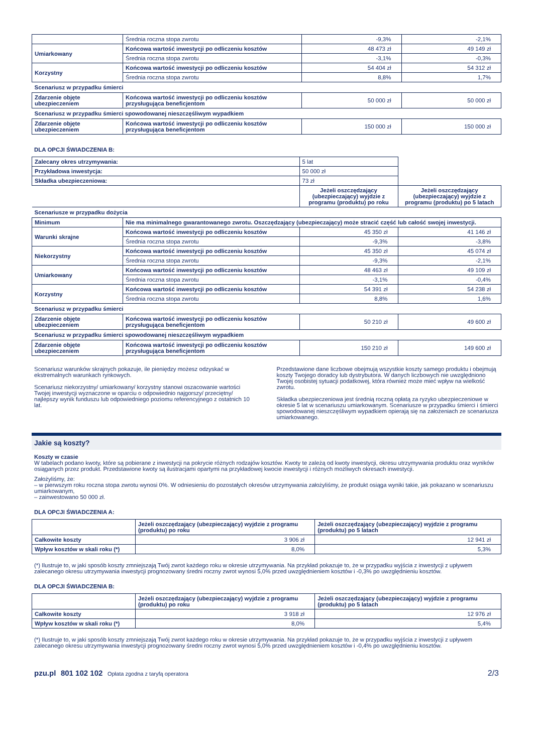| | Średnia roczna stopa zwrotu | -9,3% | -2,1% |
| Umiarkowany | Końcowa wartość inwestycji po odliczeniu kosztów | 48 473 zł | 49 149 zł |
| | Średnia roczna stopa zwrotu | -3,1% | -0,3% |
| Korzystny | Końcowa wartość inwestycji po odliczeniu kosztów | 54 404 zł | 54 312 zł |
| | Średnia roczna stopa zwrotu | 8,8% | 1,7% |
| Scenariusz w przypadku śmierci | | | |
| Zdarzenie objęte ubezpieczeniem | Końcowa wartość inwestycji po odliczeniu kosztów przysługująca beneficjentom | 50 000 zł | 50 000 zł |
| Scenariusz w przypadku śmierci spowodowanej nieszczęśliwym wypadkiem | | | |
| Zdarzenie objęte ubezpieczeniem | Końcowa wartość inwestycji po odliczeniu kosztów przysługująca beneficjentom | 150 000 zł | 150 000 zł |
DLA OPCJI ŚWIADCZENIA B:
| Zalecany okres utrzymywania: | | 5 lat | |
| Przykładowa inwestycja: | | 50 000 zł | |
| Składka ubezpieczeniowa: | | 73 zł | |
| | | Jeżeli oszczędzający (ubezpieczający) wyjdzie z programu (produktu) po roku | Jeżeli oszczędzający (ubezpieczający) wyjdzie z programu (produktu) po 5 latach |
| Scenariusze w przypadku dożycia | | | |
| Minimum | Nie ma minimalnego gwarantowanego zwrotu. Oszczędzający (ubezpieczający) może stracić część lub całość swojej inwestycji. | | |
| Warunki skrajne | Końcowa wartość inwestycji po odliczeniu kosztów | 45 350 zł | 41 146 zł |
| | Średnia roczna stopa zwrotu | -9,3% | -3,8% |
| Niekorzystny | Końcowa wartość inwestycji po odliczeniu kosztów | 45 350 zł | 45 074 zł |
| | Średnia roczna stopa zwrotu | -9,3% | -2,1% |
| Umiarkowany | Końcowa wartość inwestycji po odliczeniu kosztów | 48 463 zł | 49 109 zł |
| | Średnia roczna stopa zwrotu | -3,1% | -0,4% |
| Korzystny | Końcowa wartość inwestycji po odliczeniu kosztów | 54 391 zł | 54 238 zł |
| | Średnia roczna stopa zwrotu | 8,8% | 1,6% |
| Scenariusz w przypadku śmierci | | | |
| Zdarzenie objęte ubezpieczeniem | Końcowa wartość inwestycji po odliczeniu kosztów przysługująca beneficjentom | 50 210 zł | 49 600 zł |
| Scenariusz w przypadku śmierci spowodowanej nieszczęśliwym wypadkiem | | | |
| Zdarzenie objęte ubezpieczeniem | Końcowa wartość inwestycji po odliczeniu kosztów przysługująca beneficjentom | 150 210 zł | 149 600 zł |
Scenariusz warunków skrajnych pokazuje, ile pieniędzy możesz odzyskać w ekstremalnych warunkach rynkowych.
Scenariusz niekorzystny/ umiarkowany/ korzystny stanowi oszacowanie wartości Twojej inwestycji wyznaczone w oparciu o odpowiednio najgorszy/ przeciętny/ najlepszy wynik funduszu lub odpowiedniego poziomu referencyjnego z ostatnich 10 lat.
Przedstawione dane liczbowe obejmują wszystkie koszty samego produktu i obejmują koszty Twojego doradcy lub dystrybutora. W danych liczbowych nie uwzględniono Twojej osobistej sytuacji podatkowej, która również może mieć wpływ na wielkość zwrotu.
Składka ubezpieczeniowa jest średnią roczną opłatą za ryzyko ubezpieczeniowe w okresie 5 lat w scenariuszu umiarkowanym. Scenariusze w przypadku śmierci i śmierci spowodowanej nieszczęśliwym wypadkiem opierają się na założeniach ze scenariusza umiarkowanego.
Jakie są koszty?
Koszty w czasie
W tabelach podano kwoty, które są pobierane z inwestycji na pokrycie różnych rodzajów kosztów. Kwoty te zależą od kwoty inwestycji, okresu utrzymywania produktu oraz wyników osiąganych przez produkt. Przedstawione kwoty są ilustracjami opartymi na przykładowej kwocie inwestycji i różnych możliwych okresach inwestycji.
Założyliśmy, że:
– w pierwszym roku roczna stopa zwrotu wynosi 0%. W odniesieniu do pozostałych okresów utrzymywania założyliśmy, że produkt osiąga wyniki takie, jak pokazano w scenariuszu umiarkowanym,
– zainwestowano 50 000 zł.
DLA OPCJI ŚWIADCZENIA A:
| | Jeżeli oszczędzający (ubezpieczający) wyjdzie z programu (produktu) po roku | Jeżeli oszczędzający (ubezpieczający) wyjdzie z programu (produktu) po 5 latach |
| Całkowite koszty | 3 906 zł | 12 941 zł |
| Wpływ kosztów w skali roku (*) | 8,0% | 5,3% |
(*) Ilustruje to, w jaki sposób koszty zmniejszają Twój zwrot każdego roku w okresie utrzymywania. Na przykład pokazuje to, że w przypadku wyjścia z inwestycji z upływem zalecanego okresu utrzymywania inwestycji prognozowany średni roczny zwrot wynosi 5,0% przed uwzględnieniem kosztów i -0,3% po uwzględnieniu kosztów.
DLA OPCJI ŚWIADCZENIA B:
| | Jeżeli oszczędzający (ubezpieczający) wyjdzie z programu (produktu) po roku | Jeżeli oszczędzający (ubezpieczający) wyjdzie z programu (produktu) po 5 latach |
| Całkowite koszty | 3 918 zł | 12 976 zł |
| Wpływ kosztów w skali roku (*) | 8,0% | 5,4% |
(*) Ilustruje to, w jaki sposób koszty zmniejszają Twój zwrot każdego roku w okresie utrzymywania. Na przykład pokazuje to, że w przypadku wyjścia z inwestycji z upływem zalecanego okresu utrzymywania inwestycji prognozowany średni roczny zwrot wynosi 5,0% przed uwzględnieniem kosztów i -0,4% po uwzględnieniu kosztów.
pzu.pl 801 102 102 Opłata zgodna z taryfą operatora 2/3